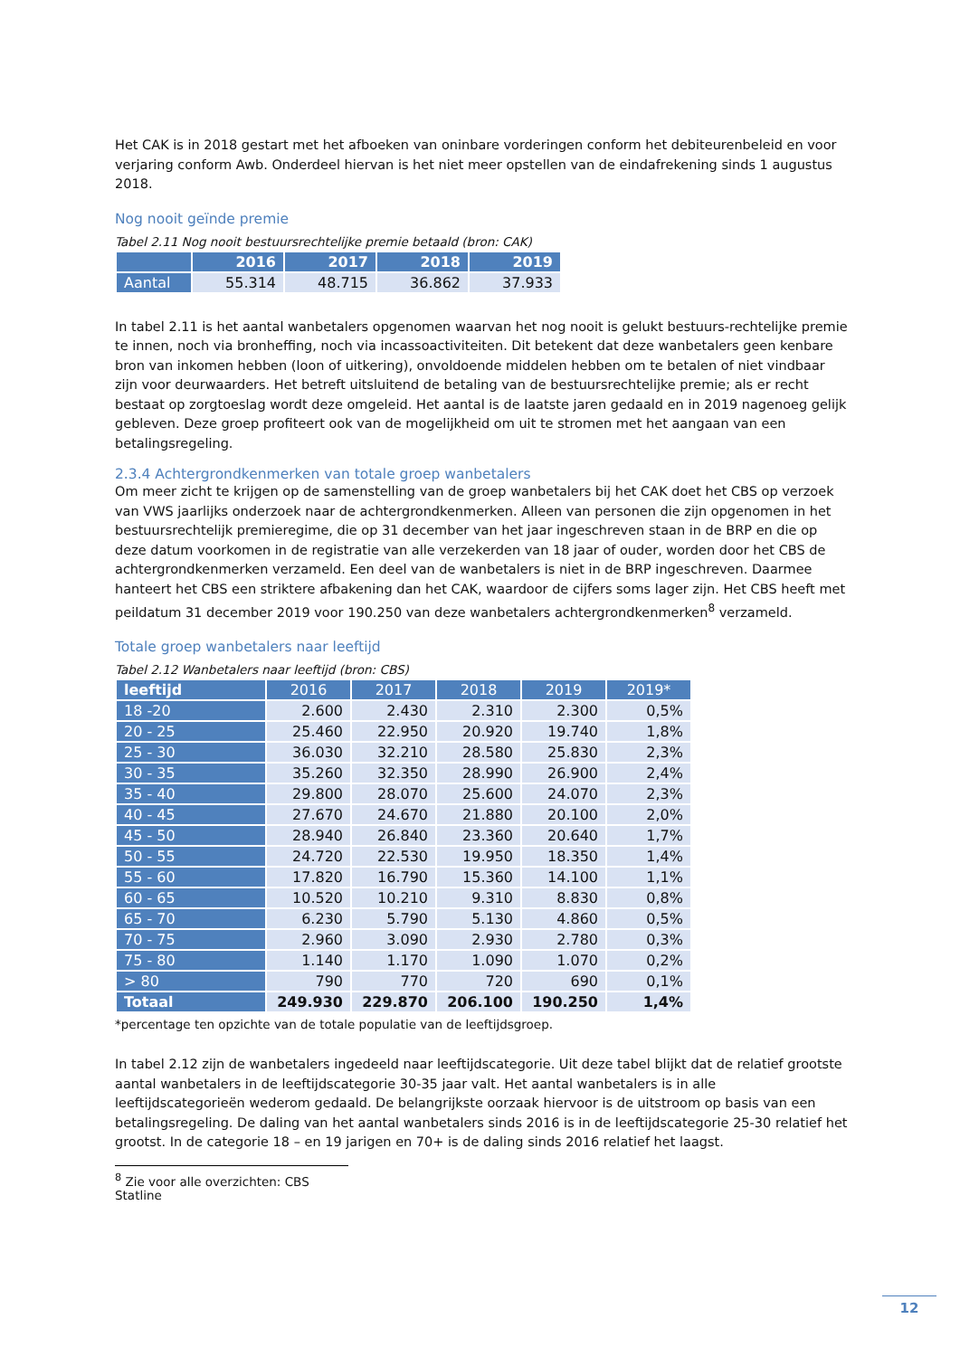Het CAK is in 2018 gestart met het afboeken van oninbare vorderingen conform het debiteurenbeleid en voor verjaring conform Awb. Onderdeel hiervan is het niet meer opstellen van de eindafrekening sinds 1 augustus 2018.
Nog nooit geïnde premie
Tabel 2.11 Nog nooit bestuursrechtelijke premie betaald (bron: CAK)
| | 2016 | 2017 | 2018 | 2019 |
| --- | --- | --- | --- | --- |
| Aantal | 55.314 | 48.715 | 36.862 | 37.933 |
In tabel 2.11 is het aantal wanbetalers opgenomen waarvan het nog nooit is gelukt bestuurs-rechtelijke premie te innen, noch via bronheffing, noch via incassoactiviteiten. Dit betekent dat deze wanbetalers geen kenbare bron van inkomen hebben (loon of uitkering), onvoldoende middelen hebben om te betalen of niet vindbaar zijn voor deurwaarders. Het betreft uitsluitend de betaling van de bestuursrechtelijke premie; als er recht bestaat op zorgtoeslag wordt deze omgeleid. Het aantal is de laatste jaren gedaald en in 2019 nagenoeg gelijk gebleven. Deze groep profiteert ook van de mogelijkheid om uit te stromen met het aangaan van een betalingsregeling.
2.3.4 Achtergrondkenmerken van totale groep wanbetalers
Om meer zicht te krijgen op de samenstelling van de groep wanbetalers bij het CAK doet het CBS op verzoek van VWS jaarlijks onderzoek naar de achtergrondkenmerken. Alleen van personen die zijn opgenomen in het bestuursrechtelijk premieregime, die op 31 december van het jaar ingeschreven staan in de BRP en die op deze datum voorkomen in de registratie van alle verzekerden van 18 jaar of ouder, worden door het CBS de achtergrondkenmerken verzameld. Een deel van de wanbetalers is niet in de BRP ingeschreven. Daarmee hanteert het CBS een striktere afbakening dan het CAK, waardoor de cijfers soms lager zijn. Het CBS heeft met peildatum 31 december 2019 voor 190.250 van deze wanbetalers achtergrondkenmerken<sup>8</sup> verzameld.
Totale groep wanbetalers naar leeftijd
Tabel 2.12 Wanbetalers naar leeftijd (bron: CBS)
| leeftijd | 2016 | 2017 | 2018 | 2019 | 2019* |
| --- | --- | --- | --- | --- | --- |
| 18 -20 | 2.600 | 2.430 | 2.310 | 2.300 | 0,5% |
| 20 - 25 | 25.460 | 22.950 | 20.920 | 19.740 | 1,8% |
| 25 - 30 | 36.030 | 32.210 | 28.580 | 25.830 | 2,3% |
| 30 - 35 | 35.260 | 32.350 | 28.990 | 26.900 | 2,4% |
| 35 - 40 | 29.800 | 28.070 | 25.600 | 24.070 | 2,3% |
| 40 - 45 | 27.670 | 24.670 | 21.880 | 20.100 | 2,0% |
| 45 - 50 | 28.940 | 26.840 | 23.360 | 20.640 | 1,7% |
| 50 - 55 | 24.720 | 22.530 | 19.950 | 18.350 | 1,4% |
| 55 - 60 | 17.820 | 16.790 | 15.360 | 14.100 | 1,1% |
| 60 - 65 | 10.520 | 10.210 | 9.310 | 8.830 | 0,8% |
| 65 - 70 | 6.230 | 5.790 | 5.130 | 4.860 | 0,5% |
| 70 - 75 | 2.960 | 3.090 | 2.930 | 2.780 | 0,3% |
| 75 - 80 | 1.140 | 1.170 | 1.090 | 1.070 | 0,2% |
| > 80 | 790 | 770 | 720 | 690 | 0,1% |
| Totaal | 249.930 | 229.870 | 206.100 | 190.250 | 1,4% |
*percentage ten opzichte van de totale populatie van de leeftijdsgroep.
In tabel 2.12 zijn de wanbetalers ingedeeld naar leeftijdscategorie. Uit deze tabel blijkt dat de relatief grootste aantal wanbetalers in de leeftijdscategorie 30-35 jaar valt. Het aantal wanbetalers is in alle leeftijdscategorieën wederom gedaald. De belangrijkste oorzaak hiervoor is de uitstroom op basis van een betalingsregeling. De daling van het aantal wanbetalers sinds 2016 is in de leeftijdscategorie 25-30 relatief het grootst. In de categorie 18 – en 19 jarigen en 70+ is de daling sinds 2016 relatief het laagst.
<sup>8</sup> Zie voor alle overzichten: CBS Statline
12